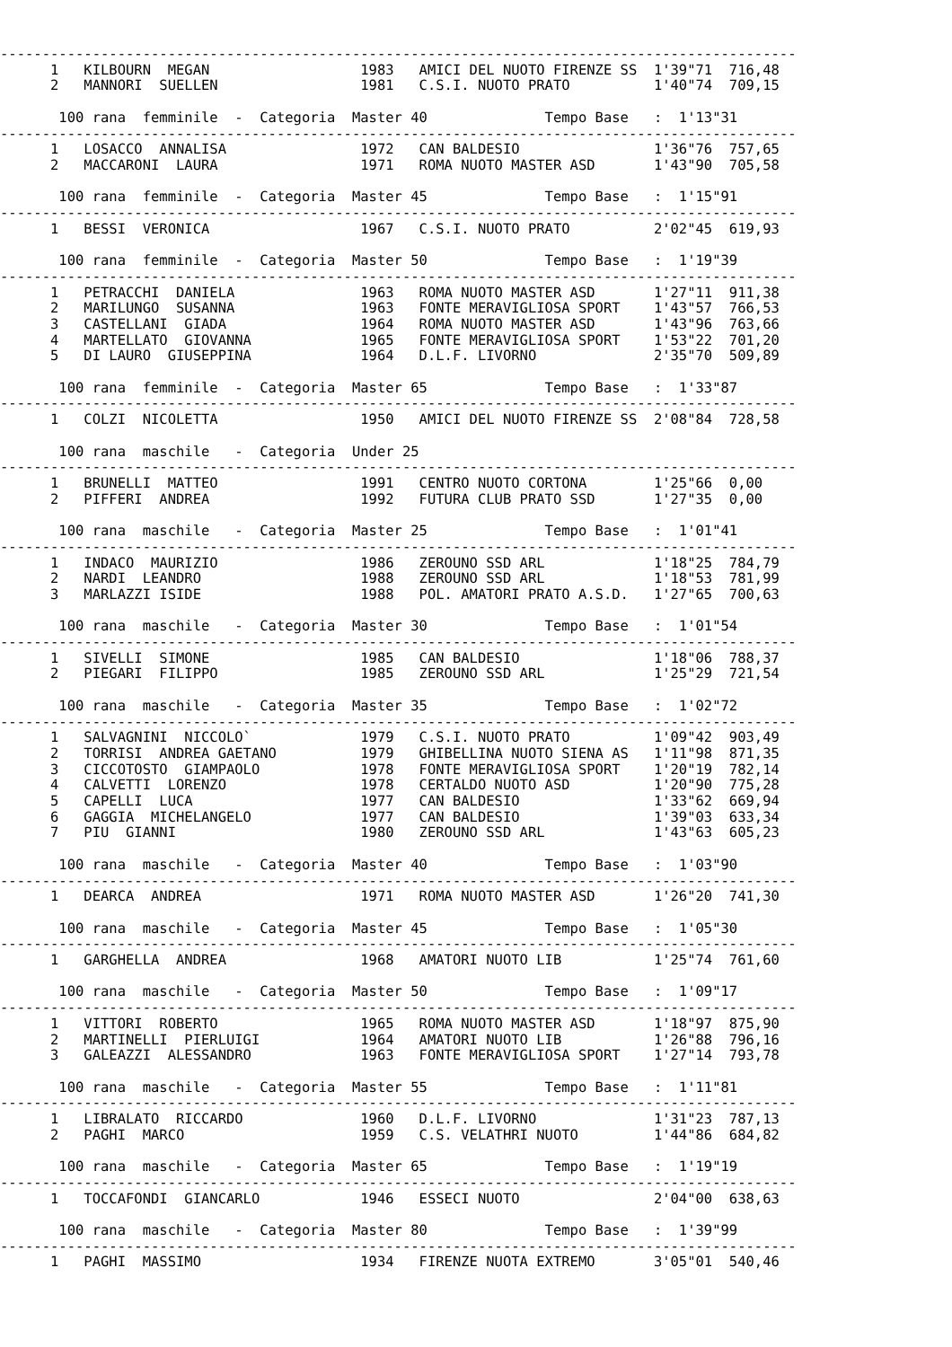-----------------------------------------------------------------------------------------------
      1   KILBOURN  MEGAN                  1983   AMICI DEL NUOTO FIRENZE SS  1'39"71  716,48
      2   MANNORI  SUELLEN                 1981   C.S.I. NUOTO PRATO          1'40"74  709,15

       100 rana  femminile  -  Categoria  Master 40              Tempo Base   :  1'13"31
-----------------------------------------------------------------------------------------------
      1   LOSACCO  ANNALISA                1972   CAN BALDESIO                1'36"76  757,65
      2   MACCARONI  LAURA                 1971   ROMA NUOTO MASTER ASD       1'43"90  705,58

       100 rana  femminile  -  Categoria  Master 45              Tempo Base   :  1'15"91
-----------------------------------------------------------------------------------------------
      1   BESSI  VERONICA                  1967   C.S.I. NUOTO PRATO          2'02"45  619,93

       100 rana  femminile  -  Categoria  Master 50              Tempo Base   :  1'19"39
-----------------------------------------------------------------------------------------------
      1   PETRACCHI  DANIELA               1963   ROMA NUOTO MASTER ASD       1'27"11  911,38
      2   MARILUNGO  SUSANNA               1963   FONTE MERAVIGLIOSA SPORT    1'43"57  766,53
      3   CASTELLANI  GIADA                1964   ROMA NUOTO MASTER ASD       1'43"96  763,66
      4   MARTELLATO  GIOVANNA             1965   FONTE MERAVIGLIOSA SPORT    1'53"22  701,20
      5   DI LAURO  GIUSEPPINA             1964   D.L.F. LIVORNO              2'35"70  509,89

       100 rana  femminile  -  Categoria  Master 65              Tempo Base   :  1'33"87
-----------------------------------------------------------------------------------------------
      1   COLZI  NICOLETTA                 1950   AMICI DEL NUOTO FIRENZE SS  2'08"84  728,58

       100 rana  maschile   -  Categoria  Under 25
-----------------------------------------------------------------------------------------------
      1   BRUNELLI  MATTEO                 1991   CENTRO NUOTO CORTONA        1'25"66  0,00
      2   PIFFERI  ANDREA                  1992   FUTURA CLUB PRATO SSD       1'27"35  0,00

       100 rana  maschile   -  Categoria  Master 25              Tempo Base   :  1'01"41
-----------------------------------------------------------------------------------------------
      1   INDACO  MAURIZIO                 1986   ZEROUNO SSD ARL             1'18"25  784,79
      2   NARDI  LEANDRO                   1988   ZEROUNO SSD ARL             1'18"53  781,99
      3   MARLAZZI ISIDE                   1988   POL. AMATORI PRATO A.S.D.   1'27"65  700,63

       100 rana  maschile   -  Categoria  Master 30              Tempo Base   :  1'01"54
-----------------------------------------------------------------------------------------------
      1   SIVELLI  SIMONE                  1985   CAN BALDESIO                1'18"06  788,37
      2   PIEGARI  FILIPPO                 1985   ZEROUNO SSD ARL             1'25"29  721,54

       100 rana  maschile   -  Categoria  Master 35              Tempo Base   :  1'02"72
-----------------------------------------------------------------------------------------------
      1   SALVAGNINI  NICCOLO`             1979   C.S.I. NUOTO PRATO          1'09"42  903,49
      2   TORRISI  ANDREA GAETANO          1979   GHIBELLINA NUOTO SIENA AS   1'11"98  871,35
      3   CICCOTOSTO  GIAMPAOLO            1978   FONTE MERAVIGLIOSA SPORT    1'20"19  782,14
      4   CALVETTI  LORENZO                1978   CERTALDO NUOTO ASD          1'20"90  775,28
      5   CAPELLI  LUCA                    1977   CAN BALDESIO                1'33"62  669,94
      6   GAGGIA  MICHELANGELO             1977   CAN BALDESIO                1'39"03  633,34
      7   PIU  GIANNI                      1980   ZEROUNO SSD ARL             1'43"63  605,23

       100 rana  maschile   -  Categoria  Master 40              Tempo Base   :  1'03"90
-----------------------------------------------------------------------------------------------
      1   DEARCA  ANDREA                   1971   ROMA NUOTO MASTER ASD       1'26"20  741,30

       100 rana  maschile   -  Categoria  Master 45              Tempo Base   :  1'05"30
-----------------------------------------------------------------------------------------------
      1   GARGHELLA  ANDREA                1968   AMATORI NUOTO LIB           1'25"74  761,60

       100 rana  maschile   -  Categoria  Master 50              Tempo Base   :  1'09"17
-----------------------------------------------------------------------------------------------
      1   VITTORI  ROBERTO                 1965   ROMA NUOTO MASTER ASD       1'18"97  875,90
      2   MARTINELLI  PIERLUIGI            1964   AMATORI NUOTO LIB           1'26"88  796,16
      3   GALEAZZI  ALESSANDRO             1963   FONTE MERAVIGLIOSA SPORT    1'27"14  793,78

       100 rana  maschile   -  Categoria  Master 55              Tempo Base   :  1'11"81
-----------------------------------------------------------------------------------------------
      1   LIBRALATO  RICCARDO              1960   D.L.F. LIVORNO              1'31"23  787,13
      2   PAGHI  MARCO                     1959   C.S. VELATHRI NUOTO         1'44"86  684,82

       100 rana  maschile   -  Categoria  Master 65              Tempo Base   :  1'19"19
-----------------------------------------------------------------------------------------------
      1   TOCCAFONDI  GIANCARLO            1946   ESSECI NUOTO                2'04"00  638,63

       100 rana  maschile   -  Categoria  Master 80              Tempo Base   :  1'39"99
-----------------------------------------------------------------------------------------------
      1   PAGHI  MASSIMO                   1934   FIRENZE NUOTA EXTREMO       3'05"01  540,46